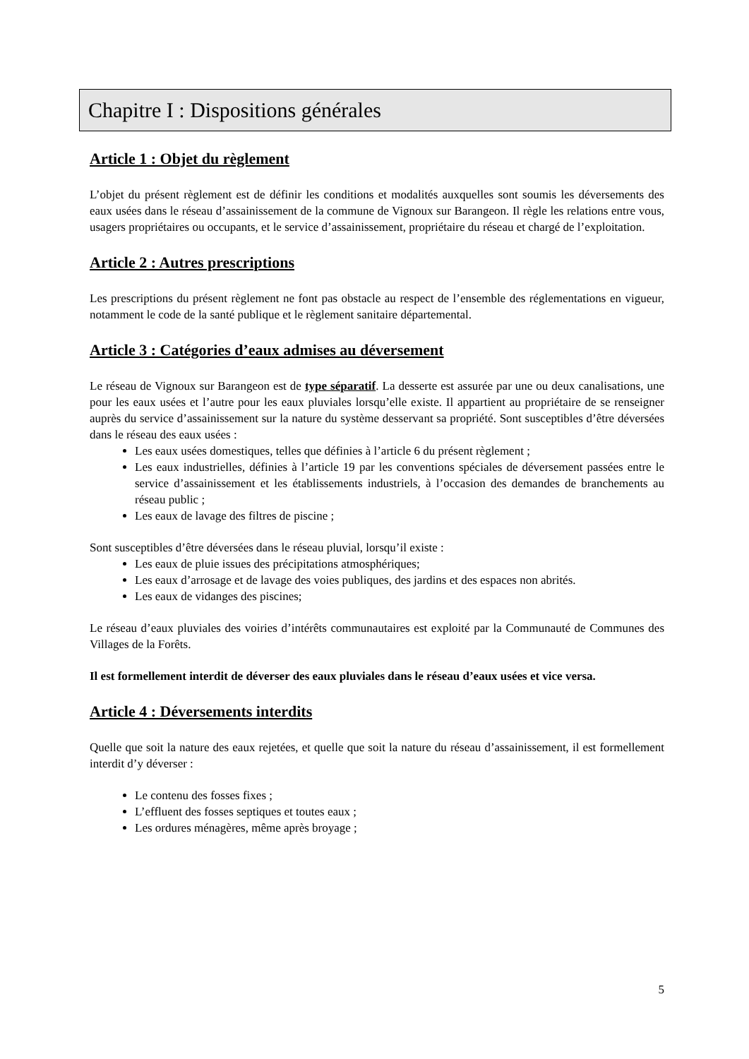Chapitre I : Dispositions générales
Article 1 : Objet du règlement
L’objet du présent règlement est de définir les conditions et modalités auxquelles sont soumis les déversements des eaux usées dans le réseau d’assainissement de la commune de Vignoux sur Barangeon. Il règle les relations entre vous, usagers propriétaires ou occupants, et le service d’assainissement, propriétaire du réseau et chargé de l’exploitation.
Article 2 : Autres prescriptions
Les prescriptions du présent règlement ne font pas obstacle au respect de l’ensemble des réglementations en vigueur, notamment le code de la santé publique et le règlement sanitaire départemental.
Article 3 : Catégories d’eaux admises au déversement
Le réseau de Vignoux sur Barangeon est de type séparatif. La desserte est assurée par une ou deux canalisations, une pour les eaux usées et l’autre pour les eaux pluviales lorsqu’elle existe. Il appartient au propriétaire de se renseigner auprès du service d’assainissement sur la nature du système desservant sa propriété. Sont susceptibles d’être déversées dans le réseau des eaux usées :
Les eaux usées domestiques, telles que définies à l’article 6 du présent règlement ;
Les eaux industrielles, définies à l’article 19 par les conventions spéciales de déversement passées entre le service d’assainissement et les établissements industriels, à l’occasion des demandes de branchements au réseau public ;
Les eaux de lavage des filtres de piscine ;
Sont susceptibles d’être déversées dans le réseau pluvial, lorsqu’il existe :
Les eaux de pluie issues des précipitations atmosphériques;
Les eaux d’arrosage et de lavage des voies publiques, des jardins et des espaces non abrités.
Les eaux de vidanges des piscines;
Le réseau d’eaux pluviales des voiries d’intérêts communautaires est exploité par la Communauté de Communes des Villages de la Forêts.
Il est formellement interdit de déverser des eaux pluviales dans le réseau d’eaux usées et vice versa.
Article 4 : Déversements interdits
Quelle que soit la nature des eaux rejetées, et quelle que soit la nature du réseau d’assainissement, il est formellement interdit d’y déverser :
Le contenu des fosses fixes ;
L’effluent des fosses septiques et toutes eaux ;
Les ordures ménagères, même après broyage ;
5